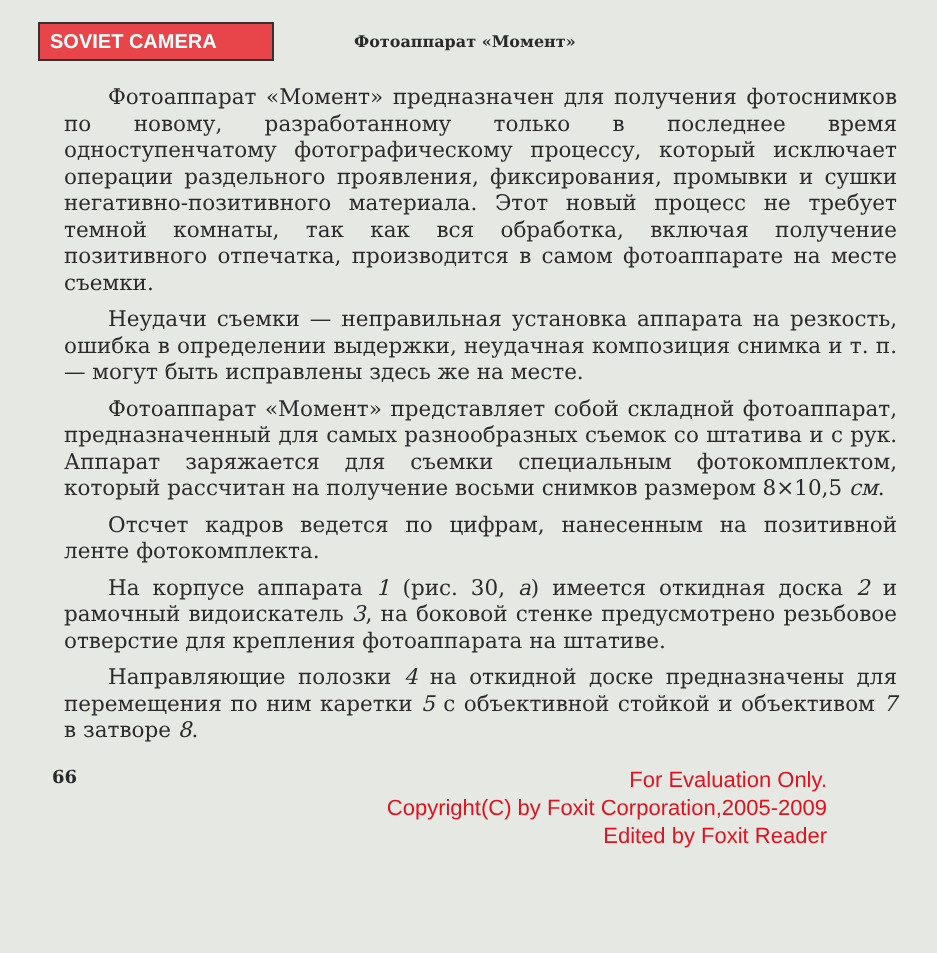SOVIET CAMERA
Фотоаппарат «Момент»
Фотоаппарат «Момент» предназначен для получения фотоснимков по новому, разработанному только в последнее время одноступенчатому фотографическому процессу, который исключает операции раздельного проявления, фиксирования, промывки и сушки негативно-позитивного материала. Этот новый процесс не требует темной комнаты, так как вся обработка, включая получение позитивного отпечатка, производится в самом фотоаппарате на месте съемки.
Неудачи съемки — неправильная установка аппарата на резкость, ошибка в определении выдержки, неудачная композиция снимка и т. п. — могут быть исправлены здесь же на месте.
Фотоаппарат «Момент» представляет собой складной фотоаппарат, предназначенный для самых разнообразных съемок со штатива и с рук. Аппарат заряжается для съемки специальным фотокомплектом, который рассчитан на получение восьми снимков размером 8×10,5 см.
Отсчет кадров ведется по цифрам, нанесенным на позитивной ленте фотокомплекта.
На корпусе аппарата 1 (рис. 30, а) имеется откидная доска 2 и рамочный видоискатель 3, на боковой стенке предусмотрено резьбовое отверстие для крепления фотоаппарата на штативе.
Направляющие полозки 4 на откидной доске предназначены для перемещения по ним каретки 5 с объективной стойкой и объективом 7 в затворе 8.
66
For Evaluation Only.
Copyright(C) by Foxit Corporation,2005-2009
Edited by Foxit Reader